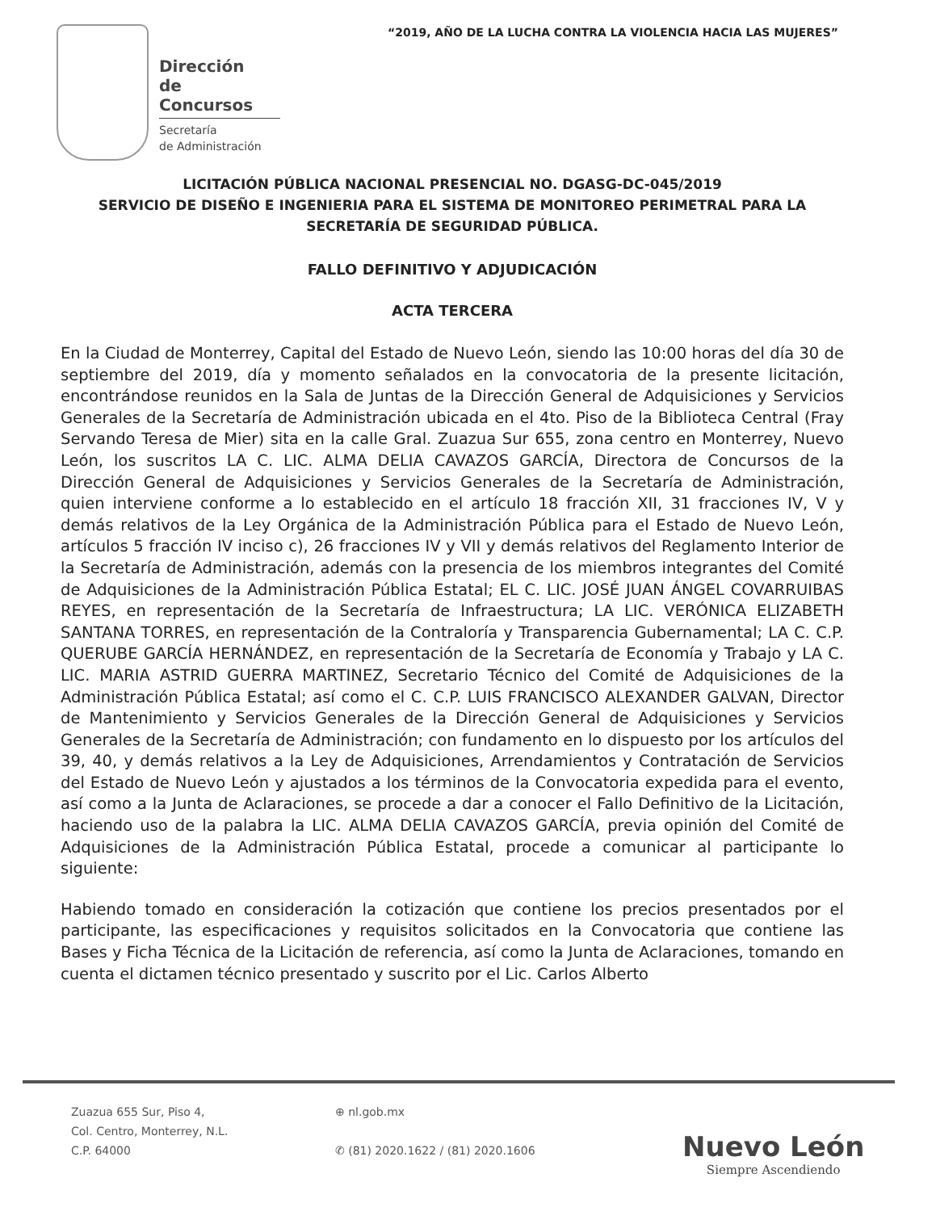“2019, AÑO DE LA LUCHA CONTRA LA VIOLENCIA HACIA LAS MUJERES”
Dirección
de Concursos
Secretaría
de Administración
LICITACIÓN PÚBLICA NACIONAL PRESENCIAL NO. DGASG-DC-045/2019
SERVICIO DE DISEÑO E INGENIERIA PARA EL SISTEMA DE MONITOREO PERIMETRAL PARA LA SECRETARÍA DE SEGURIDAD PÚBLICA.
FALLO DEFINITIVO Y ADJUDICACIÓN
ACTA TERCERA
En la Ciudad de Monterrey, Capital del Estado de Nuevo León, siendo las 10:00 horas del día 30 de septiembre del 2019, día y momento señalados en la convocatoria de la presente licitación, encontrándose reunidos en la Sala de Juntas de la Dirección General de Adquisiciones y Servicios Generales de la Secretaría de Administración ubicada en el 4to. Piso de la Biblioteca Central (Fray Servando Teresa de Mier) sita en la calle Gral. Zuazua Sur 655, zona centro en Monterrey, Nuevo León, los suscritos LA C. LIC. ALMA DELIA CAVAZOS GARCÍA, Directora de Concursos de la Dirección General de Adquisiciones y Servicios Generales de la Secretaría de Administración, quien interviene conforme a lo establecido en el artículo 18 fracción XII, 31 fracciones IV, V y demás relativos de la Ley Orgánica de la Administración Pública para el Estado de Nuevo León, artículos 5 fracción IV inciso c), 26 fracciones IV y VII y demás relativos del Reglamento Interior de la Secretaría de Administración, además con la presencia de los miembros integrantes del Comité de Adquisiciones de la Administración Pública Estatal; EL C. LIC. JOSÉ JUAN ÁNGEL COVARRUIBAS REYES, en representación de la Secretaría de Infraestructura; LA LIC. VERÓNICA ELIZABETH SANTANA TORRES, en representación de la Contraloría y Transparencia Gubernamental; LA C. C.P. QUERUBE GARCÍA HERNÁNDEZ, en representación de la Secretaría de Economía y Trabajo y LA C. LIC. MARIA ASTRID GUERRA MARTINEZ, Secretario Técnico del Comité de Adquisiciones de la Administración Pública Estatal; así como el C. C.P. LUIS FRANCISCO ALEXANDER GALVAN, Director de Mantenimiento y Servicios Generales de la Dirección General de Adquisiciones y Servicios Generales de la Secretaría de Administración; con fundamento en lo dispuesto por los artículos del 39, 40, y demás relativos a la Ley de Adquisiciones, Arrendamientos y Contratación de Servicios del Estado de Nuevo León y ajustados a los términos de la Convocatoria expedida para el evento, así como a la Junta de Aclaraciones, se procede a dar a conocer el Fallo Definitivo de la Licitación, haciendo uso de la palabra la LIC. ALMA DELIA CAVAZOS GARCÍA, previa opinión del Comité de Adquisiciones de la Administración Pública Estatal, procede a comunicar al participante lo siguiente:
Habiendo tomado en consideración la cotización que contiene los precios presentados por el participante, las especificaciones y requisitos solicitados en la Convocatoria que contiene las Bases y Ficha Técnica de la Licitación de referencia, así como la Junta de Aclaraciones, tomando en cuenta el dictamen técnico presentado y suscrito por el Lic. Carlos Alberto
Zuazua 655 Sur, Piso 4,
Col. Centro, Monterrey, N.L.
C.P. 64000
⊕ nl.gob.mx
✆ (81) 2020.1622 / (81) 2020.1606
Nuevo León
Siempre Ascendiendo